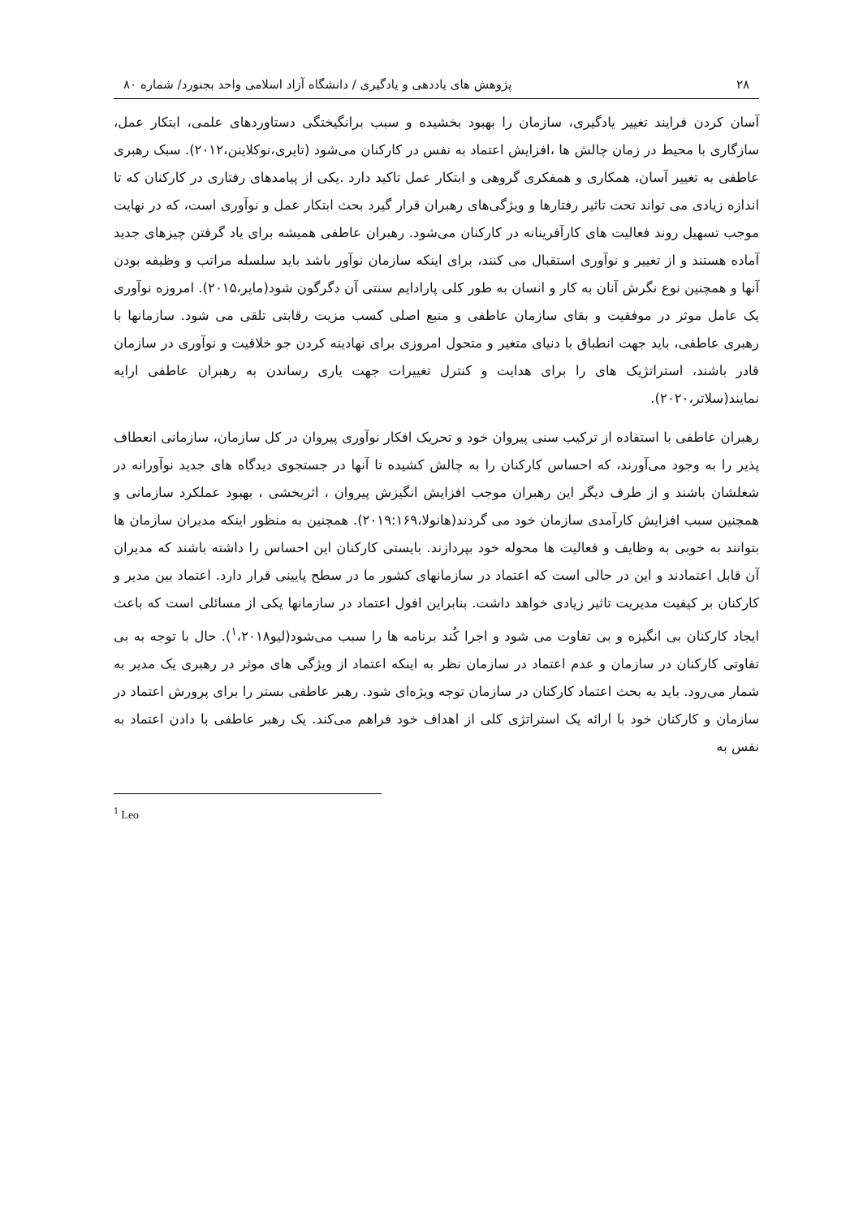۲۸ پژوهش های یاددهی و یادگیری / دانشگاه آزاد اسلامی واحد بجنورد/ شماره ۸۰
آسان کردن فرایند تغییر یادگیری، سازمان را بهبود بخشیده و سبب برانگیختگی دستاوردهای علمی، ابتکار عمل، سازگاری با محیط در زمان چالش ها ،افزایش اعتماد به نفس در کارکنان می‌شود (تایری،نوکلاینن،۲۰۱۲). سبک رهبری عاطفی به تغییر آسان، همکاری و همفکری گروهی و ابتکار عمل تاکید دارد .یکی از پیامدهای رفتاری در کارکنان که تا اندازه زیادی می تواند تحت تاثیر رفتارها و ویژگی‌های رهبران قرار گیرد بحث ابتکار عمل و نوآوری است، که در نهایت موجب تسهیل روند فعالیت های کارآفرینانه در کارکنان می‌شود. رهبران عاطفی همیشه برای یاد گرفتن چیزهای جدید آماده هستند و از تغییر و نوآوری استقبال می کنند، برای اینکه سازمان نوآور باشد باید سلسله مراتب و وظیفه بودن آنها و همچنین نوع نگرش آنان به کار و انسان به طور کلی پارادایم سنتی آن دگرگون شود(مایر،۲۰۱۵). امروزه نوآوری یک عامل موثر در موفقیت و بقای سازمان عاطفی و منبع اصلی کسب مزیت رقابتی تلقی می شود. سازمانها با رهبری عاطفی، باید جهت انطباق با دنیای متغیر و متحول امروزی برای نهادینه کردن جو خلاقیت و نوآوری در سازمان قادر باشند، استراتژیک های را برای هدایت و کنترل تغییرات جهت یاری رساندن به رهبران عاطفی ارایه نمایند(سلاتر،۲۰۲۰).
رهبران عاطفی با استفاده از ترکیب سنی پیروان خود و تحریک افکار نوآوری پیروان در کل سازمان، سازمانی انعطاف پذیر را به وجود می‌آورند، که احساس کارکنان را به چالش کشیده تا آنها در جستجوی دیدگاه های جدید نوآورانه در شغلشان باشند و از طرف دیگر این رهبران موجب افزایش انگیزش پیروان ، اثربخشی ، بهبود عملکرد سازمانی و همچنین سبب افزایش کارآمدی سازمان خود می گردند(هانولا،۲۰۱۹:۱۶۹). همچنین به منظور اینکه مدیران سازمان ها بتوانند به خوبی به وظایف و فعالیت ها محوله خود بپردازند. بایستی کارکنان این احساس را داشته باشند که مدیران آن قابل اعتمادند و این در حالی است که اعتماد در سازمانهای کشور ما در سطح پایینی قرار دارد. اعتماد بین مدیر و کارکنان بر کیفیت مدیریت تاثیر زیادی خواهد داشت. بنابراین افول اعتماد در سازمانها یکی از مسائلی است که باعث ایجاد کارکنان بی انگیزه و بی تفاوت می شود و اجرا کُند برنامه ها را سبب می‌شود(لیو<sup>۱</sup>،۲۰۱۸). حال با توجه به بی تفاوتی کارکنان در سازمان و عدم اعتماد در سازمان نظر به اینکه اعتماد از ویژگی های موثر در رهبری یک مدیر به شمار می‌رود. باید به بحث اعتماد کارکنان در سازمان توجه ویژه‌ای شود. رهبر عاطفی بستر را برای پرورش اعتماد در سازمان و کارکنان خود با ارائه یک استراتژی کلی از اهداف خود فراهم می‌کند. یک رهبر عاطفی با دادن اعتماد به نفس به
<sup>1</sup> Leo